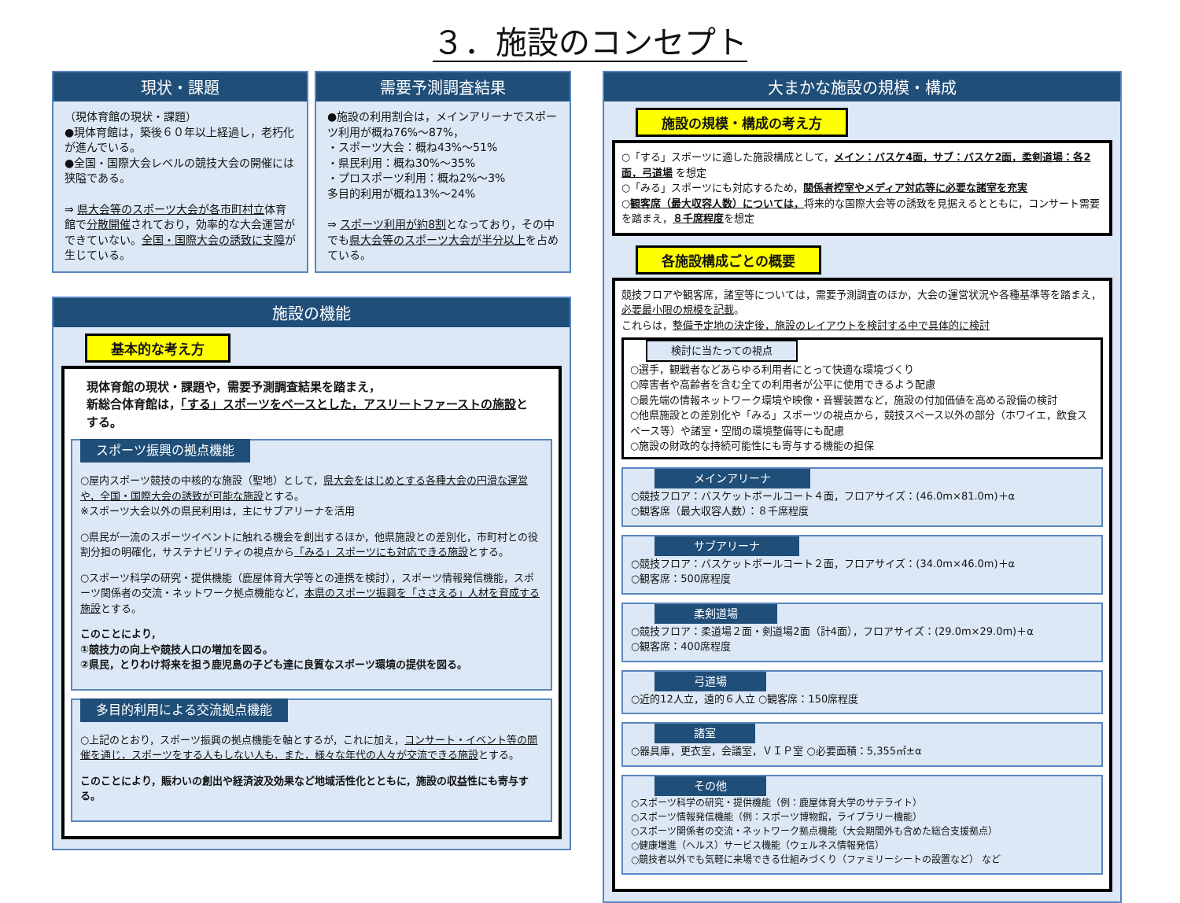３．施設のコンセプト
現状・課題
（現体育館の現状・課題）
●現体育館は，築後６０年以上経過し，老朽化が進んでいる。
●全国・国際大会レベルの競技大会の開催には狭隘である。
⇒ 県大会等のスポーツ大会が各市町村立体育館で分散開催されており，効率的な大会運営ができていない。全国・国際大会の誘致に支障が生じている。
需要予測調査結果
●施設の利用割合は，メインアリーナでスポーツ利用が概ね76%～87%，
・スポーツ大会：概ね43%～51%
・県民利用：概ね30%～35%
・プロスポーツ利用：概ね2%～3%
多目的利用が概ね13%～24%
⇒ スポーツ利用が約8割となっており，その中でも県大会等のスポーツ大会が半分以上を占めている。
施設の機能
基本的な考え方
現体育館の現状・課題や，需要予測調査結果を踏まえ，
新総合体育館は，「する」スポーツをベースとした，アスリートファーストの施設とする。
スポーツ振興の拠点機能
○屋内スポーツ競技の中核的な施設（聖地）として，県大会をはじめとする各種大会の円滑な運営や，全国・国際大会の誘致が可能な施設とする。
※スポーツ大会以外の県民利用は，主にサブアリーナを活用
○県民が一流のスポーツイベントに触れる機会を創出するほか，他県施設との差別化，市町村との役割分担の明確化，サステナビリティの視点から「みる」スポーツにも対応できる施設とする。
○スポーツ科学の研究・提供機能（鹿屋体育大学等との連携を検討），スポーツ情報発信機能，スポーツ関係者の交流・ネットワーク拠点機能など，本県のスポーツ振興を「ささえる」人材を育成する施設とする。
このことにより，
①競技力の向上や競技人口の増加を図る。
②県民，とりわけ将来を担う鹿児島の子ども達に良質なスポーツ環境の提供を図る。
多目的利用による交流拠点機能
○上記のとおり，スポーツ振興の拠点機能を軸とするが，これに加え，コンサート・イベント等の開催を通じ，スポーツをする人もしない人も，また，様々な年代の人々が交流できる施設とする。
このことにより，賑わいの創出や経済波及効果など地域活性化とともに，施設の収益性にも寄与する。
大まかな施設の規模・構成
施設の規模・構成の考え方
○「する」スポーツに適した施設構成として，メイン：バスケ4面，サブ：バスケ2面，柔剣道場：各2面，弓道場 を想定
○「みる」スポーツにも対応するため，関係者控室やメディア対応等に必要な諸室を充実
○観客席（最大収容人数）については，将来的な国際大会等の誘致を見据えるとともに，コンサート需要を踏まえ，８千席程度を想定
各施設構成ごとの概要
競技フロアや観客席，諸室等については，需要予測調査のほか，大会の運営状況や各種基準等を踏まえ，必要最小限の規模を記載。
これらは，整備予定地の決定後，施設のレイアウトを検討する中で具体的に検討
検討に当たっての視点
○選手，観戦者などあらゆる利用者にとって快適な環境づくり
○障害者や高齢者を含む全ての利用者が公平に使用できるよう配慮
○最先端の情報ネットワーク環境や映像・音響装置など，施設の付加価値を高める設備の検討
○他県施設との差別化や「みる」スポーツの視点から，競技スペース以外の部分（ホワイエ，飲食スペース等）や諸室・空間の環境整備等にも配慮
○施設の財政的な持続可能性にも寄与する機能の担保
メインアリーナ
○競技フロア：バスケットボールコート４面，フロアサイズ：(46.0m×81.0m)＋α
○観客席（最大収容人数）：８千席程度
サブアリーナ
○競技フロア：バスケットボールコート２面，フロアサイズ：(34.0m×46.0m)＋α
○観客席：500席程度
柔剣道場
○競技フロア：柔道場２面・剣道場2面（計4面），フロアサイズ：(29.0m×29.0m)＋α
○観客席：400席程度
弓道場
○近的12人立，遠的６人立 ○観客席：150席程度
諸室
○器具庫，更衣室，会議室，ＶＩＰ室 ○必要面積：5,355㎡±α
その他
○スポーツ科学の研究・提供機能（例：鹿屋体育大学のサテライト）
○スポーツ情報発信機能（例：スポーツ博物館，ライブラリー機能）
○スポーツ関係者の交流・ネットワーク拠点機能（大会期間外も含めた総合支援拠点）
○健康増進（ヘルス）サービス機能（ウェルネス情報発信）
○競技者以外でも気軽に来場できる仕組みづくり（ファミリーシートの設置など） など